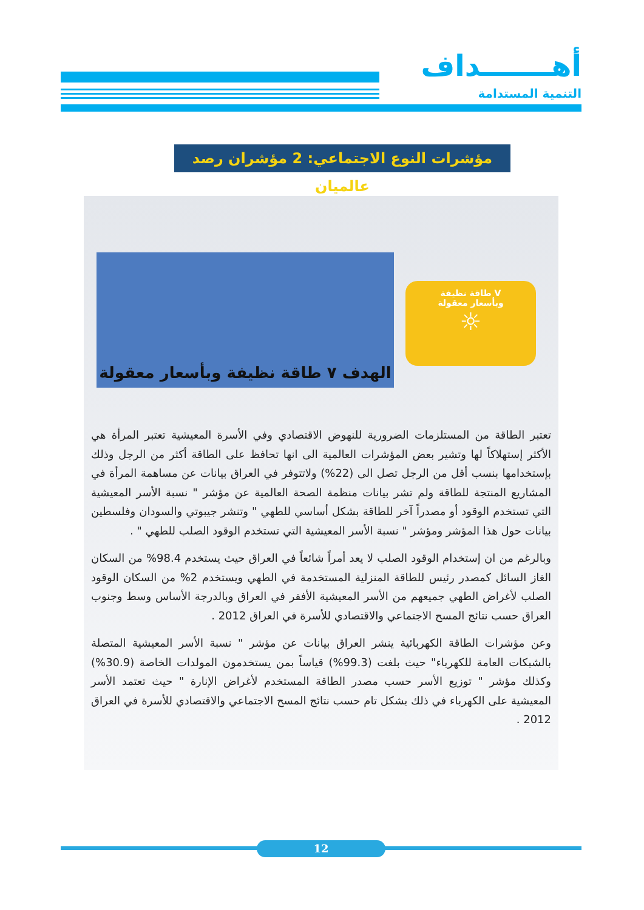أهـــــــداف
التنمية المستدامة
مؤشرات النوع الاجتماعي: 2 مؤشران رصد عالميان
الهدف ٧ طاقة نظيفة وبأسعار معقولة
V طاقة نظيفة
وبأسعار معقولة
☼
تعتبر الطاقة من المستلزمات الضرورية للنهوض الاقتصادي وفي الأسرة المعيشية تعتبر المرأة هي الأكثر إستهلاكاً لها وتشير بعض المؤشرات العالمية الى انها تحافظ على الطاقة أكثر من الرجل وذلك بإستخدامها بنسب أقل من الرجل تصل الى (22%) ولاتتوفر في العراق بيانات عن مساهمة المرأة في المشاريع المنتجة للطاقة ولم تشر بيانات منظمة الصحة العالمية عن مؤشر " نسبة الأسر المعيشية التي تستخدم الوقود أو مصدراً آخر للطاقة بشكل أساسي للطهي " وتنشر جيبوتي والسودان وفلسطين بيانات حول هذا المؤشر ومؤشر " نسبة الأسر المعيشية التي تستخدم الوقود الصلب للطهي " .
وبالرغم من ان إستخدام الوقود الصلب لا يعد أمراً شائعاً في العراق حيث يستخدم 98.4% من السكان الغاز السائل كمصدر رئيس للطاقة المنزلية المستخدمة في الطهي ويستخدم 2% من السكان الوقود الصلب لأغراض الطهي جميعهم من الأسر المعيشية الأفقر في العراق وبالدرجة الأساس وسط وجنوب العراق حسب نتائج المسح الاجتماعي والاقتصادي للأسرة في العراق 2012 .
وعن مؤشرات الطاقة الكهربائية ينشر العراق بيانات عن مؤشر " نسبة الأسر المعيشية المتصلة بالشبكات العامة للكهرباء" حيث بلغت (99.3%) قياساً بمن يستخدمون المولدات الخاصة (30.9%) وكذلك مؤشر " توزيع الأسر حسب مصدر الطاقة المستخدم لأغراض الإنارة " حيث تعتمد الأسر المعيشية على الكهرباء في ذلك بشكل تام حسب نتائج المسح الاجتماعي والاقتصادي للأسرة في العراق 2012 .
12